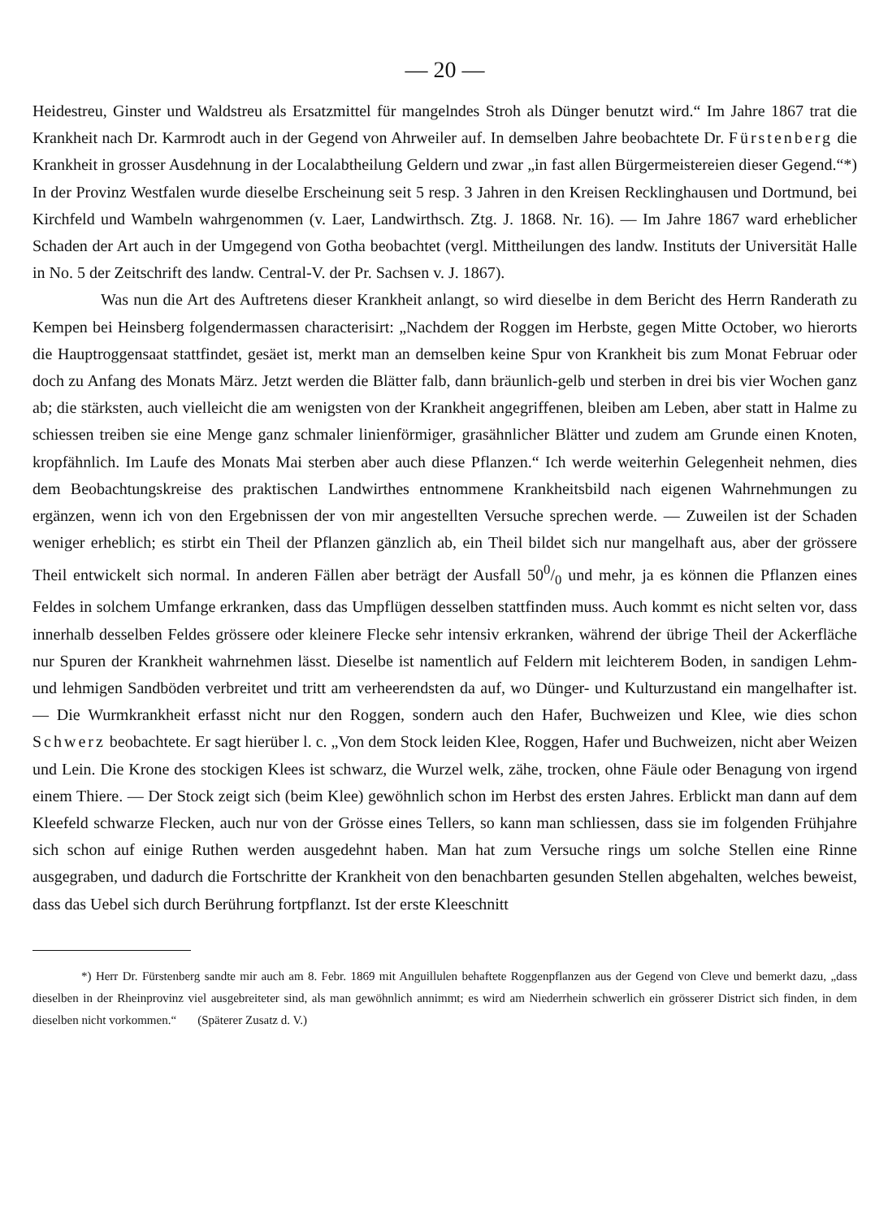— 20 —
Heidestreu, Ginster und Waldstreu als Ersatzmittel für mangelndes Stroh als Dünger benutzt wird.“ Im Jahre 1867 trat die Krankheit nach Dr. Karmrodt auch in der Gegend von Ahrweiler auf. In demselben Jahre beobachtete Dr. Fürstenberg die Krankheit in grosser Ausdehnung in der Localabtheilung Geldern und zwar „in fast allen Bürgermeistereien dieser Gegend.“*) In der Provinz Westfalen wurde dieselbe Erscheinung seit 5 resp. 3 Jahren in den Kreisen Recklinghausen und Dortmund, bei Kirchfeld und Wambeln wahrgenommen (v. Laer, Landwirthsch. Ztg. J. 1868. Nr. 16). — Im Jahre 1867 ward erheblicher Schaden der Art auch in der Umgegend von Gotha beobachtet (vergl. Mittheilungen des landw. Instituts der Universität Halle in No. 5 der Zeitschrift des landw. Central-V. der Pr. Sachsen v. J. 1867).
Was nun die Art des Auftretens dieser Krankheit anlangt, so wird dieselbe in dem Bericht des Herrn Randerath zu Kempen bei Heinsberg folgendermassen characterisirt: „Nachdem der Roggen im Herbste, gegen Mitte October, wo hierorts die Hauptroggensaat stattfindet, gesäet ist, merkt man an demselben keine Spur von Krankheit bis zum Monat Februar oder doch zu Anfang des Monats März. Jetzt werden die Blätter falb, dann bräunlich-gelb und sterben in drei bis vier Wochen ganz ab; die stärksten, auch vielleicht die am wenigsten von der Krankheit angegriffenen, bleiben am Leben, aber statt in Halme zu schiessen treiben sie eine Menge ganz schmaler linienförmiger, grasähnlicher Blätter und zudem am Grunde einen Knoten, kropfähnlich. Im Laufe des Monats Mai sterben aber auch diese Pflanzen.“ Ich werde weiterhin Gelegenheit nehmen, dies dem Beobachtungskreise des praktischen Landwirthes entnommene Krankheitsbild nach eigenen Wahrnehmungen zu ergänzen, wenn ich von den Ergebnissen der von mir angestellten Versuche sprechen werde. — Zuweilen ist der Schaden weniger erheblich; es stirbt ein Theil der Pflanzen gänzlich ab, ein Theil bildet sich nur mangelhaft aus, aber der grössere Theil entwickelt sich normal. In anderen Fällen aber beträgt der Ausfall 500/0 und mehr, ja es können die Pflanzen eines Feldes in solchem Umfange erkranken, dass das Umpflügen desselben stattfinden muss. Auch kommt es nicht selten vor, dass innerhalb desselben Feldes grössere oder kleinere Flecke sehr intensiv erkranken, während der übrige Theil der Ackerfläche nur Spuren der Krankheit wahrnehmen lässt. Dieselbe ist namentlich auf Feldern mit leichterem Boden, in sandigen Lehm- und lehmigen Sandböden verbreitet und tritt am verheerendsten da auf, wo Dünger- und Kulturzustand ein mangelhafter ist. — Die Wurmkrankheit erfasst nicht nur den Roggen, sondern auch den Hafer, Buchweizen und Klee, wie dies schon Schwerz beobachtete. Er sagt hierüber l. c. „Von dem Stock leiden Klee, Roggen, Hafer und Buchweizen, nicht aber Weizen und Lein. Die Krone des stockigen Klees ist schwarz, die Wurzel welk, zähe, trocken, ohne Fäule oder Benagung von irgend einem Thiere. — Der Stock zeigt sich (beim Klee) gewöhnlich schon im Herbst des ersten Jahres. Erblickt man dann auf dem Kleefeld schwarze Flecken, auch nur von der Grösse eines Tellers, so kann man schliessen, dass sie im folgenden Frühjahre sich schon auf einige Ruthen werden ausgedehnt haben. Man hat zum Versuche rings um solche Stellen eine Rinne ausgegraben, und dadurch die Fortschritte der Krankheit von den benachbarten gesunden Stellen abgehalten, welches beweist, dass das Uebel sich durch Berührung fortpflanzt. Ist der erste Kleeschnitt
*) Herr Dr. Fürstenberg sandte mir auch am 8. Febr. 1869 mit Anguillulen behaftete Roggenpflanzen aus der Gegend von Cleve und bemerkt dazu, „dass dieselben in der Rheinprovinz viel ausgebreiteter sind, als man gewöhnlich annimmt; es wird am Niederrhein schwerlich ein grösserer District sich finden, in dem dieselben nicht vorkommen.“ (Späterer Zusatz d. V.)